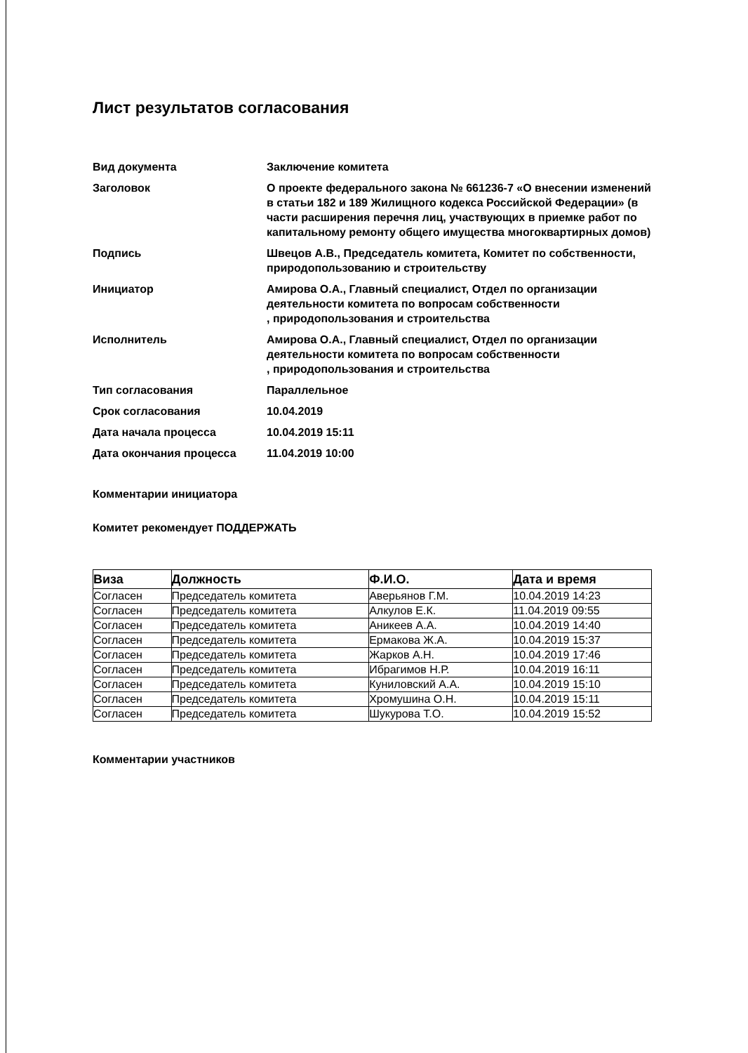Лист результатов согласования
| Вид документа | Заключение комитета |
| Заголовок | О проекте федерального закона № 661236-7 «О внесении изменений в статьи 182 и 189 Жилищного кодекса Российской Федерации» (в части расширения перечня лиц, участвующих в приемке работ по капитальному ремонту общего имущества многоквартирных домов) |
| Подпись | Швецов А.В., Председатель комитета, Комитет по собственности, природопользованию и строительству |
| Инициатор | Амирова О.А., Главный специалист, Отдел по организации деятельности комитета по вопросам собственности , природопользования и строительства |
| Исполнитель | Амирова О.А., Главный специалист, Отдел по организации деятельности комитета по вопросам собственности , природопользования и строительства |
| Тип согласования | Параллельное |
| Срок согласования | 10.04.2019 |
| Дата начала процесса | 10.04.2019 15:11 |
| Дата окончания процесса | 11.04.2019 10:00 |
Комментарии инициатора
Комитет рекомендует ПОДДЕРЖАТЬ
| Виза | Должность | Ф.И.О. | Дата и время |
| --- | --- | --- | --- |
| Согласен | Председатель комитета | Аверьянов Г.М. | 10.04.2019 14:23 |
| Согласен | Председатель комитета | Алкулов Е.К. | 11.04.2019 09:55 |
| Согласен | Председатель комитета | Аникеев А.А. | 10.04.2019 14:40 |
| Согласен | Председатель комитета | Ермакова Ж.А. | 10.04.2019 15:37 |
| Согласен | Председатель комитета | Жарков А.Н. | 10.04.2019 17:46 |
| Согласен | Председатель комитета | Ибрагимов Н.Р. | 10.04.2019 16:11 |
| Согласен | Председатель комитета | Куниловский А.А. | 10.04.2019 15:10 |
| Согласен | Председатель комитета | Хромушина О.Н. | 10.04.2019 15:11 |
| Согласен | Председатель комитета | Шукурова Т.О. | 10.04.2019 15:52 |
Комментарии участников